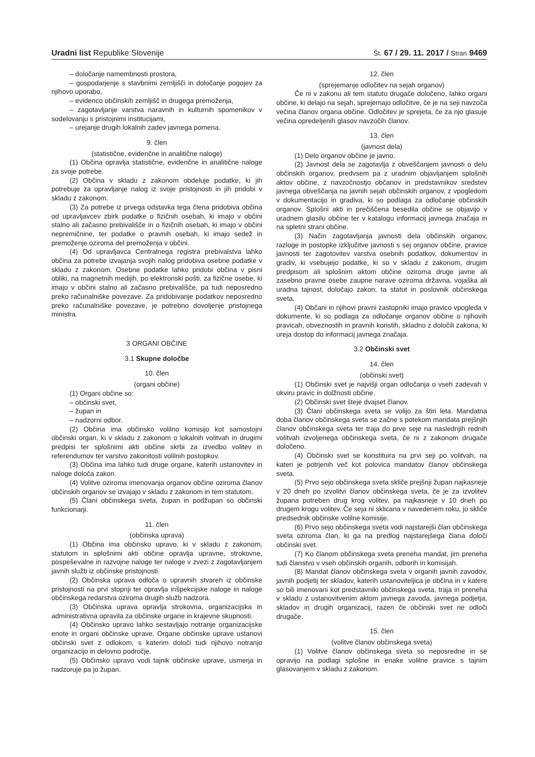Uradni list Republike Slovenije Št. 67 / 29. 11. 2017 / Stran 9469
– določanje namembnosti prostora,
– gospodarjenje s stavbnimi zemljišči in določanje pogojev za njihovo uporabo,
– evidenco občinskih zemljišč in drugega premoženja,
– zagotavljanje varstva naravnih in kulturnih spomenikov v sodelovanju s pristojnimi institucijami,
– urejanje drugih lokalnih zadev javnega pomena.
9. člen
(statistične, evidenčne in analitične naloge)
(1) Občina opravlja statistične, evidenčne in analitične naloge za svoje potrebe.
(2) Občina v skladu z zakonom obdeluje podatke, ki jih potrebuje za opravljanje nalog iz svoje pristojnosti in jih pridobi v skladu z zakonom.
(3) Za potrebe iz prvega odstavka tega člena pridobiva občina od upravljavcev zbirk podatke o fizičnih osebah, ki imajo v občini stalno ali začasno prebivališče in o fizičnih osebah, ki imajo v občini nepremičnine, ter podatke o pravnih osebah, ki imajo sedež in premoženje oziroma del premoženja v občini.
(4) Od upravljavca Centralnega registra prebivalstva lahko občina za potrebe izvajanja svojih nalog pridobiva osebne podatke v skladu z zakonom. Osebne podatke lahko pridobi občina v pisni obliki, na magnetnih medijih, po elektronski pošti, za fizične osebe, ki imajo v občini stalno ali začasno prebivališče, pa tudi neposredno preko računalniške povezave. Za pridobivanje podatkov neposredno preko računalniške povezave, je potrebno dovoljenje pristojnega ministra.
3 ORGANI OBČINE
3.1 Skupne določbe
10. člen
(organi občine)
(1) Organi občine so:
– občinski svet,
– župan in
– nadzorni odbor.
(2) Občina ima občinsko volilno komisijo kot samostojni občinski organ, ki v skladu z zakonom o lokalnih volitvah in drugimi predpisi ter splošnimi akti občine skrbi za izvedbo volitev in referendumov ter varstvo zakonitosti volilnih postopkov.
(3) Občina ima lahko tudi druge organe, katerih ustanovitev in naloge določa zakon.
(4) Volitve oziroma imenovanja organov občine oziroma članov občinskih organov se izvajajo v skladu z zakonom in tem statutom.
(5) Člani občinskega sveta, župan in podžupan so občinski funkcionarji.
11. člen
(občinska uprava)
(1) Občina ima občinsko upravo, ki v skladu z zakonom, statutom in splošnimi akti občine opravlja upravne, strokovne, pospeševalne in razvojne naloge ter naloge v zvezi z zagotavljanjem javnih služb iz občinske pristojnosti.
(2) Občinska uprava odloča o upravnih stvareh iz občinske pristojnosti na prvi stopnji ter opravlja inšpekcijske naloge in naloge občinskega redarstva oziroma drugih služb nadzora.
(3) Občinska uprava opravlja strokovna, organizacijska in administrativna opravila za občinske organe in krajevne skupnosti.
(4) Občinsko upravo lahko sestavljajo notranje organizacijske enote in organi občinske uprave. Organe občinske uprave ustanovi občinski svet z odlokom, s katerim določi tudi njihovo notranjo organizacijo in delovno področje.
(5) Občinsko upravo vodi tajnik občinske uprave, usmerja in nadzoruje pa jo župan.
12. člen
(sprejemanje odločitev na sejah organov)
Če ni v zakonu ali tem statutu drugače določeno, lahko organi občine, ki delajo na sejah, sprejemajo odločitve, če je na seji navzoča večina članov organa občine. Odločitev je sprejeta, če za njo glasuje večina opredeljenih glasov navzočih članov.
13. člen
(javnost dela)
(1) Delo organov občine je javno.
(2) Javnost dela se zagotavlja z obveščanjem javnosti o delu občinskih organov, predvsem pa z uradnim objavljanjem splošnih aktov občine, z navzočnostjo občanov in predstavnikov sredstev javnega obveščanja na javnih sejah občinskih organov, z vpogledom v dokumentacijo in gradiva, ki so podlaga za odločanje občinskih organov. Splošni akti in prečiščena besedila občine se objavijo v uradnem glasilu občine ter v katalogu informacij javnega značaja in na spletni strani občine.
(3) Način zagotavljanja javnosti dela občinskih organov, razloge in postopke izključitve javnosti s sej organov občine, pravice javnosti ter zagotovitev varstva osebnih podatkov, dokumentov in gradiv, ki vsebujejo podatke, ki so v skladu z zakonom, drugim predpisom ali splošnim aktom občine oziroma druge javne ali zasebno pravne osebe zaupne narave oziroma državna, vojaška ali uradna tajnost, določajo zakon, ta statut in poslovnik občinskega sveta.
(4) Občani in njihovi pravni zastopniki imajo pravico vpogleda v dokumente, ki so podlaga za odločanje organov občine o njihovih pravicah, obveznostih in pravnih koristih, skladno z določili zakona, ki ureja dostop do informacij javnega značaja.
3.2 Občinski svet
14. člen
(občinski svet)
(1) Občinski svet je najvišji organ odločanja o vseh zadevah v okviru pravic in dolžnosti občine.
(2) Občinski svet šteje dvajset članov.
(3) Člani občinskega sveta se volijo za štiri leta. Mandatna doba članov občinskega sveta se začne s potekom mandata prejšnjih članov občinskega sveta ter traja do prve seje na naslednjih rednih volitvah izvoljenega občinskega sveta, če ni z zakonom drugače določeno.
(4) Občinski svet se konstituira na prvi seji po volitvah, na kateri je potrjenih več kot polovica mandatov članov občinskega sveta.
(5) Prvo sejo občinskega sveta skliče prejšnji župan najkasneje v 20 dneh po izvolitvi članov občinskega sveta, če je za izvolitev župana potreben drug krog volitev, pa najkasneje v 10 dneh po drugem krogu volitev. Če seja ni sklicana v navedenem roku, jo skliče predsednik občinske volilne komisije.
(6) Prvo sejo občinskega sveta vodi najstarejši član občinskega sveta oziroma član, ki ga na predlog najstarejšega člana določi občinski svet.
(7) Ko članom občinskega sveta preneha mandat, jim preneha tudi članstvo v vseh občinskih organih, odborih in komisijah.
(8) Mandat članov občinskega sveta v organih javnih zavodov, javnih podjetij ter skladov, katerih ustanoviteljica je občina in v katere so bili imenovani kot predstavniki občinskega sveta, traja in preneha v skladu z ustanovitvenim aktom javnega zavoda, javnega podjetja, skladov in drugih organizacij, razen če občinski svet ne odloči drugače.
15. člen
(volitve članov občinskega sveta)
(1) Volitve članov občinskega sveta so neposredne in se opravijo na podlagi splošne in enake volilne pravice s tajnim glasovanjem v skladu z zakonom.